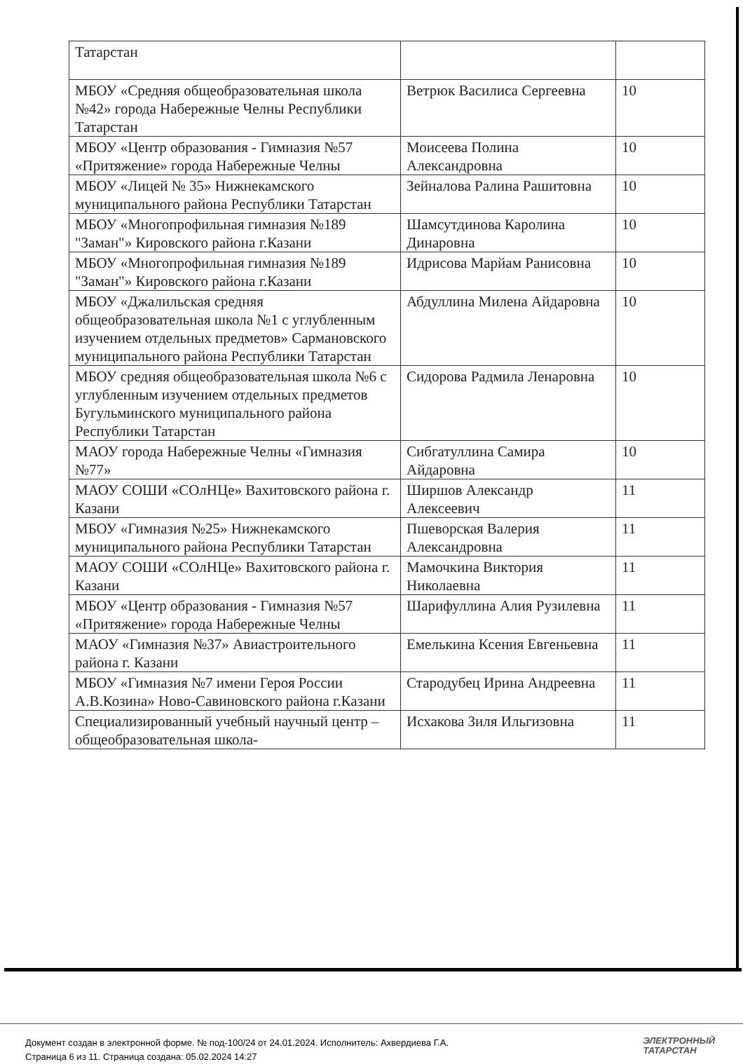| Татарстан | | |
| МБОУ «Средняя общеобразовательная школа №42» города Набережные Челны Республики Татарстан | Ветрюк Василиса Сергеевна | 10 |
| МБОУ «Центр образования - Гимназия №57 «Притяжение» города Набережные Челны | Моисеева Полина Александровна | 10 |
| МБОУ «Лицей № 35» Нижнекамского муниципального района Республики Татарстан | Зейналова Ралина Рашитовна | 10 |
| МБОУ «Многопрофильная гимназия №189 "Заман"» Кировского района г.Казани | Шамсутдинова Каролина Динаровна | 10 |
| МБОУ «Многопрофильная гимназия №189 "Заман"» Кировского района г.Казани | Идрисова Марйам Ранисовна | 10 |
| МБОУ «Джалильская средняя общеобразовательная школа №1 с углубленным изучением отдельных предметов» Сармановского муниципального района Республики Татарстан | Абдуллина Милена Айдаровна | 10 |
| МБОУ средняя общеобразовательная школа №6 с углубленным изучением отдельных предметов Бугульминского муниципального района Республики Татарстан | Сидорова Радмила Ленаровна | 10 |
| МАОУ города Набережные Челны «Гимназия №77» | Сибгатуллина Самира Айдаровна | 10 |
| МАОУ СОШИ «СОлНЦе» Вахитовского района г. Казани | Ширшов Александр Алексеевич | 11 |
| МБОУ «Гимназия №25» Нижнекамского муниципального района Республики Татарстан | Пшеворская Валерия Александровна | 11 |
| МАОУ СОШИ «СОлНЦе» Вахитовского района г. Казани | Мамочкина Виктория Николаевна | 11 |
| МБОУ «Центр образования - Гимназия №57 «Притяжение» города Набережные Челны | Шарифуллина Алия Рузилевна | 11 |
| МАОУ «Гимназия №37» Авиастроительного района г. Казани | Емелькина Ксения Евгеньевна | 11 |
| МБОУ «Гимназия №7 имени Героя России А.В.Козина» Ново-Савиновского района г.Казани | Стародубец Ирина Андреевна | 11 |
| Специализированный учебный научный центр – общеобразовательная школа- | Исхакова Зиля Ильгизовна | 11 |
Документ создан в электронной форме. № под-100/24 от 24.01.2024. Исполнитель: Ахвердиева Г.А.
Страница 6 из 11. Страница создана: 05.02.2024 14:27
ЭЛЕКТРОННЫЙ
ТАТАРСТАН